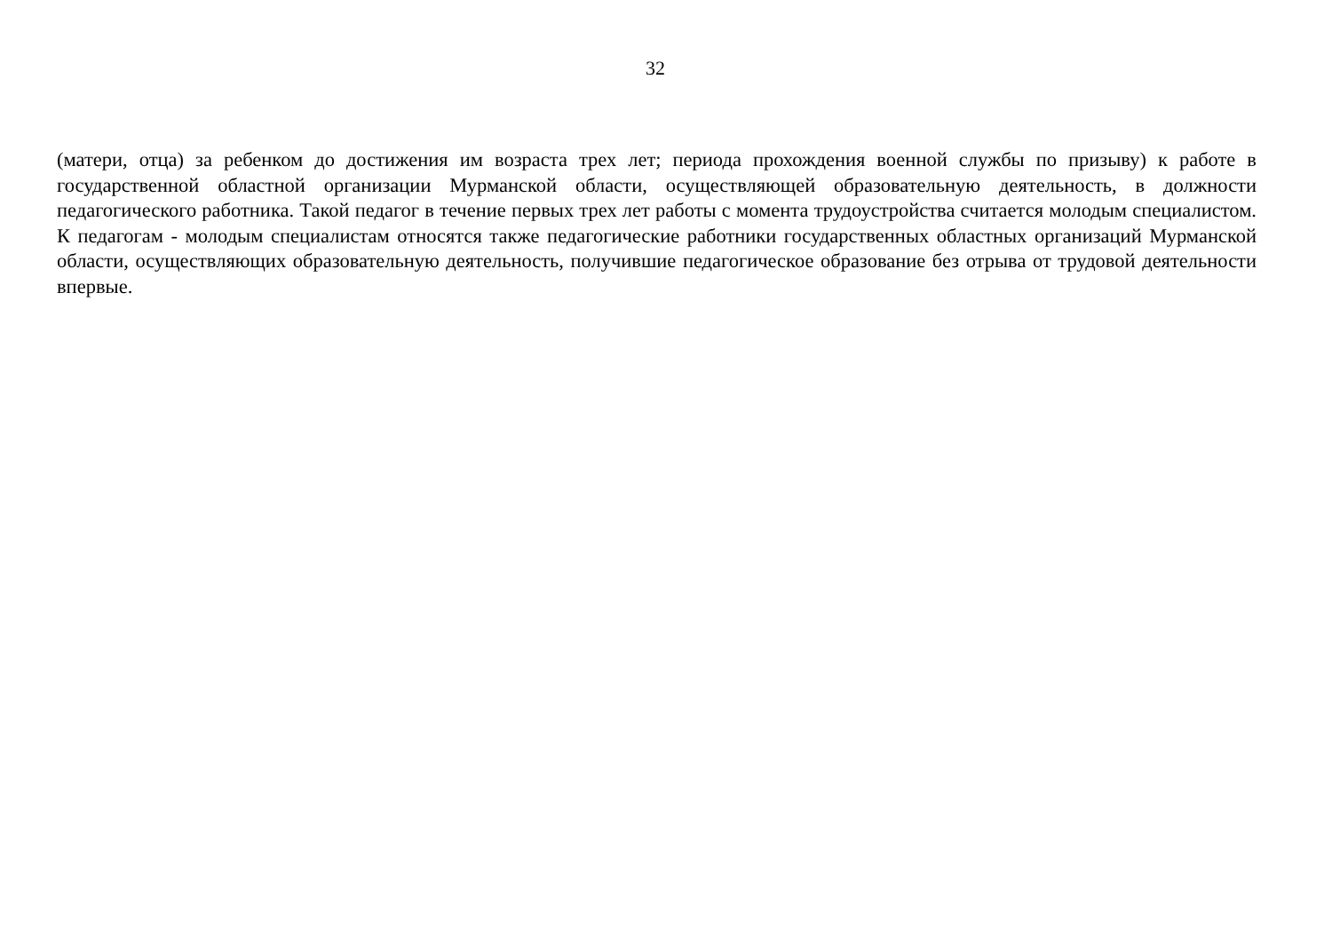32
(матери, отца) за ребенком до достижения им возраста трех лет; периода прохождения военной службы по призыву) к работе в государственной областной организации Мурманской области, осуществляющей образовательную деятельность, в должности педагогического работника. Такой педагог в течение первых трех лет работы с момента трудоустройства считается молодым специалистом. К педагогам - молодым специалистам относятся также педагогические работники государственных областных организаций Мурманской области, осуществляющих образовательную деятельность, получившие педагогическое образование без отрыва от трудовой деятельности впервые.